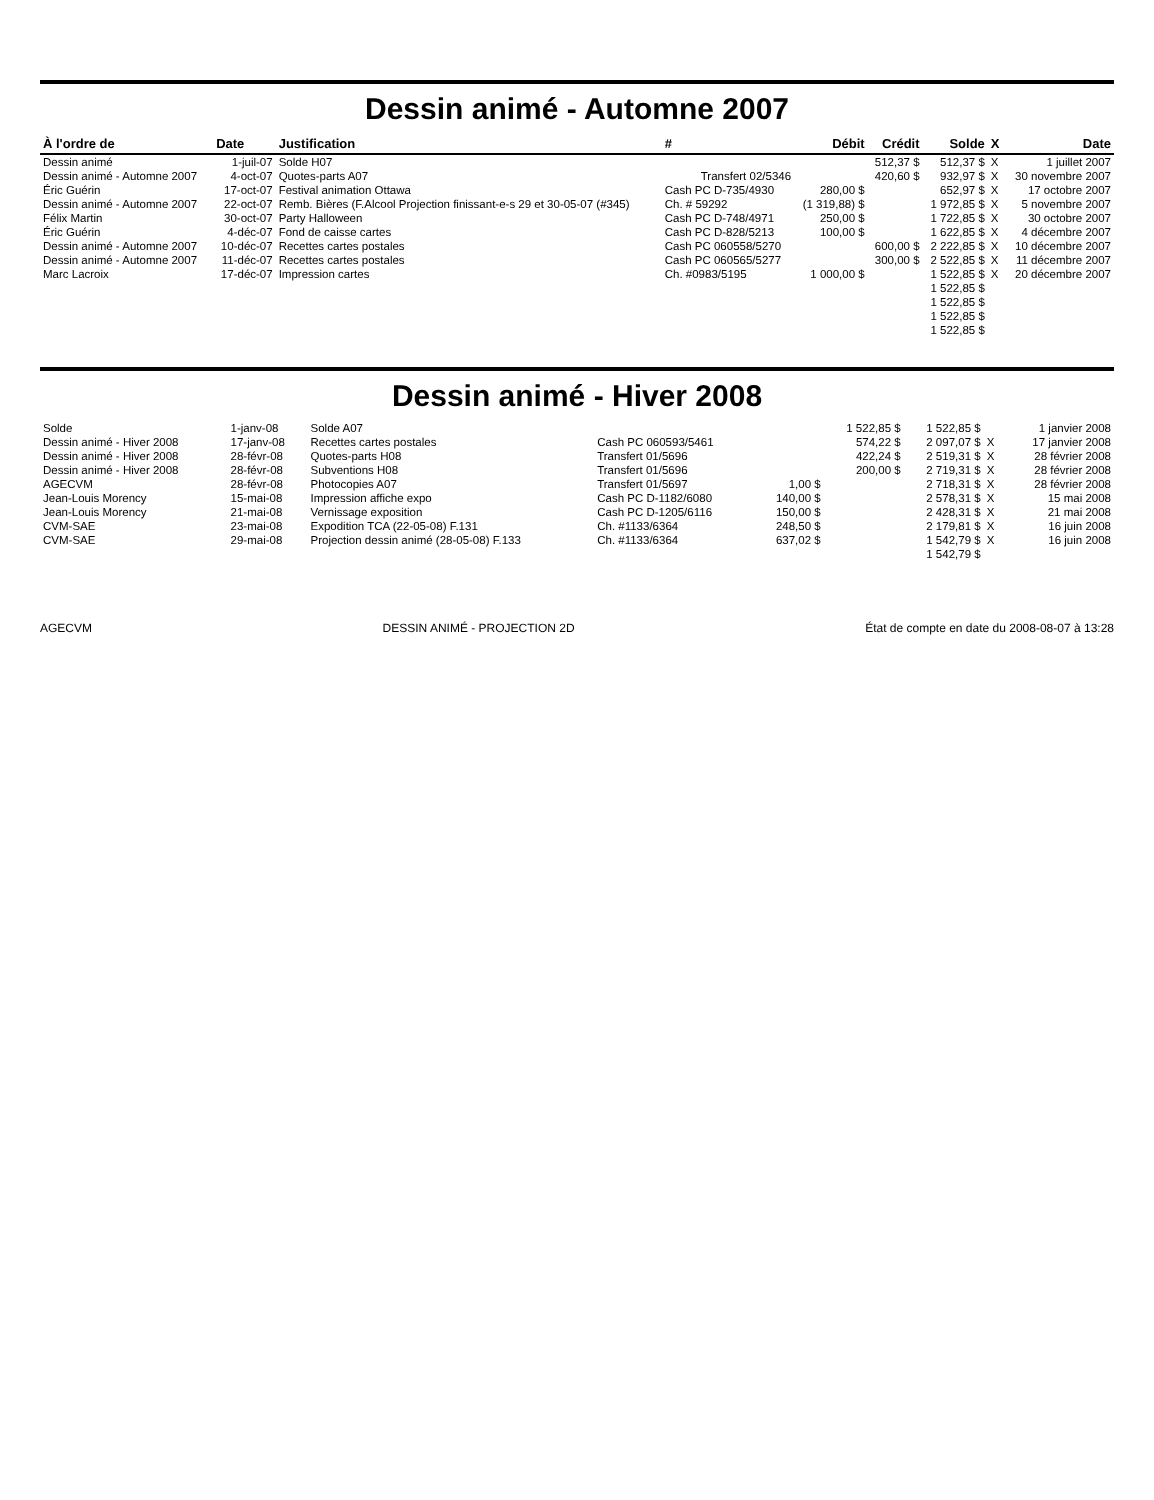Dessin animé - Automne 2007
| À l'ordre de | Date | Justification | # | Débit | Crédit | Solde | X | Date |
| --- | --- | --- | --- | --- | --- | --- | --- | --- |
| Dessin animé | 1-juil-07 | Solde H07 | | | 512,37 $ | 512,37 $ | X | 1 juillet 2007 |
| Dessin animé - Automne 2007 | 4-oct-07 | Quotes-parts A07 | Transfert 02/5346 | | 420,60 $ | 932,97 $ | X | 30 novembre 2007 |
| Éric Guérin | 17-oct-07 | Festival animation Ottawa | Cash PC D-735/4930 | 280,00 $ | | 652,97 $ | X | 17 octobre 2007 |
| Dessin animé - Automne 2007 | 22-oct-07 | Remb. Bières (F.Alcool Projection finissant-e-s 29 et 30-05-07 (#345) | Ch. # 59292 | (1 319,88) $ | | 1 972,85 $ | X | 5 novembre 2007 |
| Félix Martin | 30-oct-07 | Party Halloween | Cash PC D-748/4971 | 250,00 $ | | 1 722,85 $ | X | 30 octobre 2007 |
| Éric Guérin | 4-déc-07 | Fond de caisse cartes | Cash PC D-828/5213 | 100,00 $ | | 1 622,85 $ | X | 4 décembre 2007 |
| Dessin animé - Automne 2007 | 10-déc-07 | Recettes cartes postales | Cash PC 060558/5270 | | 600,00 $ | 2 222,85 $ | X | 10 décembre 2007 |
| Dessin animé - Automne 2007 | 11-déc-07 | Recettes cartes postales | Cash PC 060565/5277 | | 300,00 $ | 2 522,85 $ | X | 11 décembre 2007 |
| Marc Lacroix | 17-déc-07 | Impression cartes | Ch. #0983/5195 | 1 000,00 $ | | 1 522,85 $ | X | 20 décembre 2007 |
| | | | | | | 1 522,85 $ | | |
| | | | | | | 1 522,85 $ | | |
| | | | | | | 1 522,85 $ | | |
| | | | | | | 1 522,85 $ | | |
Dessin animé - Hiver 2008
| Solde | 1-janv-08 | Solde A07 | | | 1 522,85 $ | 1 522,85 $ | | 1 janvier 2008 |
| Dessin animé - Hiver 2008 | 17-janv-08 | Recettes cartes postales | Cash PC 060593/5461 | | 574,22 $ | 2 097,07 $ | X | 17 janvier 2008 |
| Dessin animé - Hiver 2008 | 28-févr-08 | Quotes-parts H08 | Transfert 01/5696 | | 422,24 $ | 2 519,31 $ | X | 28 février 2008 |
| Dessin animé - Hiver 2008 | 28-févr-08 | Subventions H08 | Transfert 01/5696 | | 200,00 $ | 2 719,31 $ | X | 28 février 2008 |
| AGECVM | 28-févr-08 | Photocopies A07 | Transfert 01/5697 | 1,00 $ | | 2 718,31 $ | X | 28 février 2008 |
| Jean-Louis Morency | 15-mai-08 | Impression affiche expo | Cash PC D-1182/6080 | 140,00 $ | | 2 578,31 $ | X | 15 mai 2008 |
| Jean-Louis Morency | 21-mai-08 | Vernissage exposition | Cash PC D-1205/6116 | 150,00 $ | | 2 428,31 $ | X | 21 mai 2008 |
| CVM-SAE | 23-mai-08 | Expodition TCA (22-05-08) F.131 | Ch. #1133/6364 | 248,50 $ | | 2 179,81 $ | X | 16 juin 2008 |
| CVM-SAE | 29-mai-08 | Projection dessin animé (28-05-08) F.133 | Ch. #1133/6364 | 637,02 $ | | 1 542,79 $ | X | 16 juin 2008 |
| | | | | | | 1 542,79 $ | | |
AGECVM DESSIN ANIMÉ - PROJECTION 2D État de compte en date du 2008-08-07 à 13:28